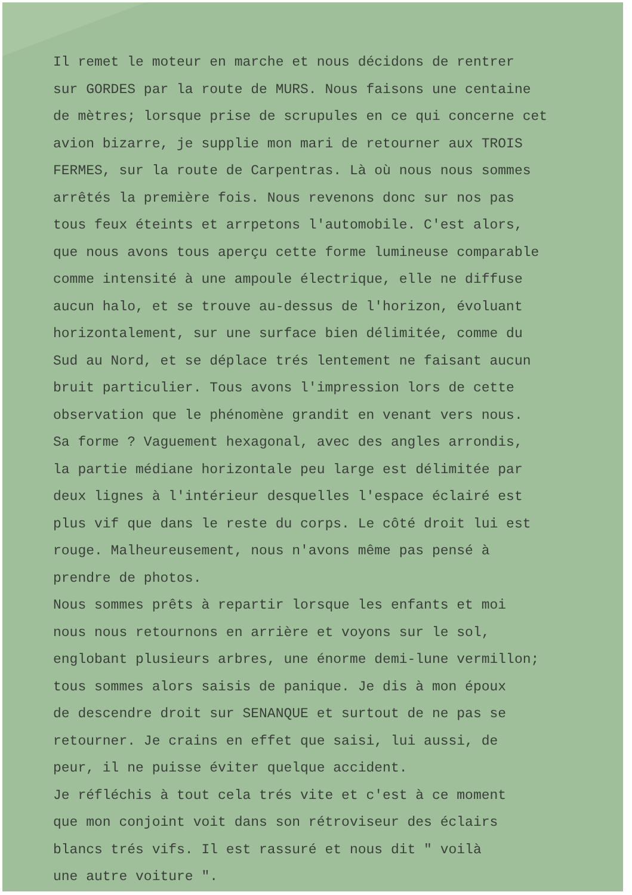Il remet le moteur en marche et nous décidons de rentrer
sur GORDES par la route de MURS. Nous faisons une centaine
de mètres; lorsque prise de scrupules en ce qui concerne cet
avion bizarre, je supplie mon mari de retourner aux TROIS
FERMES, sur la route de Carpentras. Là où nous nous sommes
arrêtés la première fois. Nous revenons donc sur nos pas
tous feux éteints et arrpetons l'automobile. C'est alors,
que nous avons tous aperçu cette forme lumineuse comparable
comme intensité à une ampoule électrique, elle ne diffuse
aucun halo, et se trouve au-dessus de l'horizon, évoluant
horizontalement, sur une surface bien délimitée, comme du
Sud au Nord, et se déplace trés lentement ne faisant aucun
bruit particulier. Tous avons l'impression lors de cette
observation que le phénomène grandit en venant vers nous.
Sa forme ? Vaguement hexagonal, avec des angles arrondis,
la partie médiane horizontale peu large est délimitée par
deux lignes à l'intérieur desquelles l'espace éclairé est
plus vif que dans le reste du corps. Le côté droit lui est
rouge. Malheureusement, nous n'avons même pas pensé à
prendre de photos.
Nous sommes prêts à repartir lorsque les enfants et moi
nous nous retournons en arrière et voyons sur le sol,
englobant plusieurs arbres, une énorme demi-lune vermillon;
tous sommes alors saisis de panique. Je dis à mon époux
de descendre droit sur SENANQUE et surtout de ne pas se
retourner. Je crains en effet que saisi, lui aussi, de
peur, il ne puisse éviter quelque accident.
Je réfléchis à tout cela trés vite et c'est à ce moment
que mon conjoint voit dans son rétroviseur des éclairs
blancs trés vifs. Il est rassuré et nous dit " voilà
une autre voiture ".